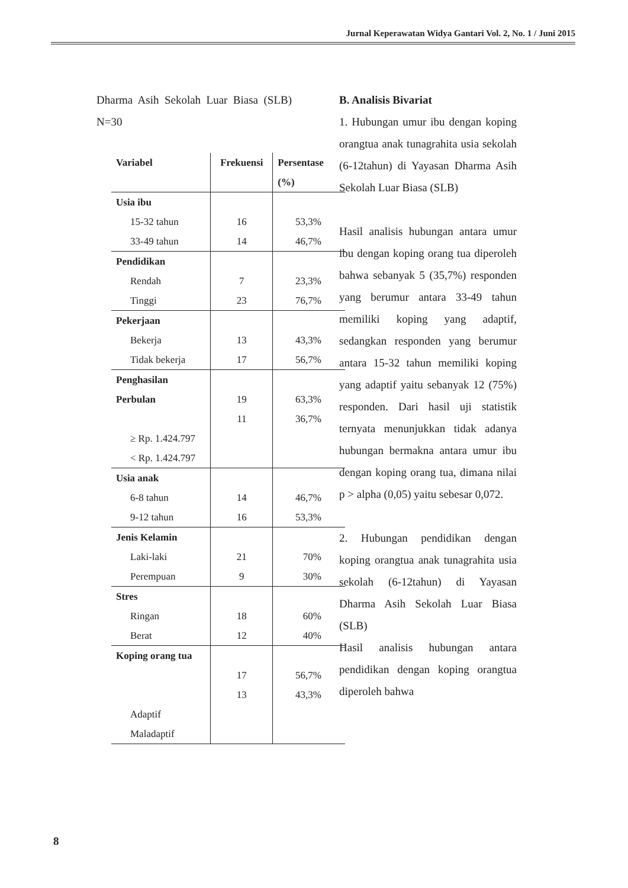Jurnal Keperawatan Widya Gantari Vol. 2, No. 1 / Juni 2015
Dharma Asih Sekolah Luar Biasa (SLB) N=30
| Variabel | Frekuensi | Persentase (%) |
| --- | --- | --- |
| Usia ibu | | |
| 15-32 tahun | 16 | 53,3% |
| 33-49 tahun | 14 | 46,7% |
| Pendidikan | | |
| Rendah | 7 | 23,3% |
| Tinggi | 23 | 76,7% |
| Pekerjaan | | |
| Bekerja | 13 | 43,3% |
| Tidak bekerja | 17 | 56,7% |
| Penghasilan Perbulan | 19 11 | 63,3% 36,7% |
| ≥ Rp. 1.424.797 < Rp. 1.424.797 | | |
| Usia anak | | |
| 6-8 tahun | 14 | 46,7% |
| 9-12 tahun | 16 | 53,3% |
| Jenis Kelamin | | |
| Laki-laki | 21 | 70% |
| Perempuan | 9 | 30% |
| Stres | | |
| Ringan | 18 | 60% |
| Berat | 12 | 40% |
| Koping orang tua | 17 13 | 56,7% 43,3% |
| Adaptif Maladaptif | | |
B. Analisis Bivariat
1. Hubungan umur ibu dengan koping orangtua anak tunagrahita usia sekolah (6-12tahun) di Yayasan Dharma Asih Sekolah Luar Biasa (SLB)
Hasil analisis hubungan antara umur ibu dengan koping orang tua diperoleh bahwa sebanyak 5 (35,7%) responden yang berumur antara 33-49 tahun memiliki koping yang adaptif, sedangkan responden yang berumur antara 15-32 tahun memiliki koping yang adaptif yaitu sebanyak 12 (75%) responden. Dari hasil uji statistik ternyata menunjukkan tidak adanya hubungan bermakna antara umur ibu dengan koping orang tua, dimana nilai p > alpha (0,05) yaitu sebesar 0,072.
2. Hubungan pendidikan dengan koping orangtua anak tunagrahita usia sekolah (6-12tahun) di Yayasan Dharma Asih Sekolah Luar Biasa (SLB)
Hasil analisis hubungan antara pendidikan dengan koping orangtua diperoleh bahwa
8